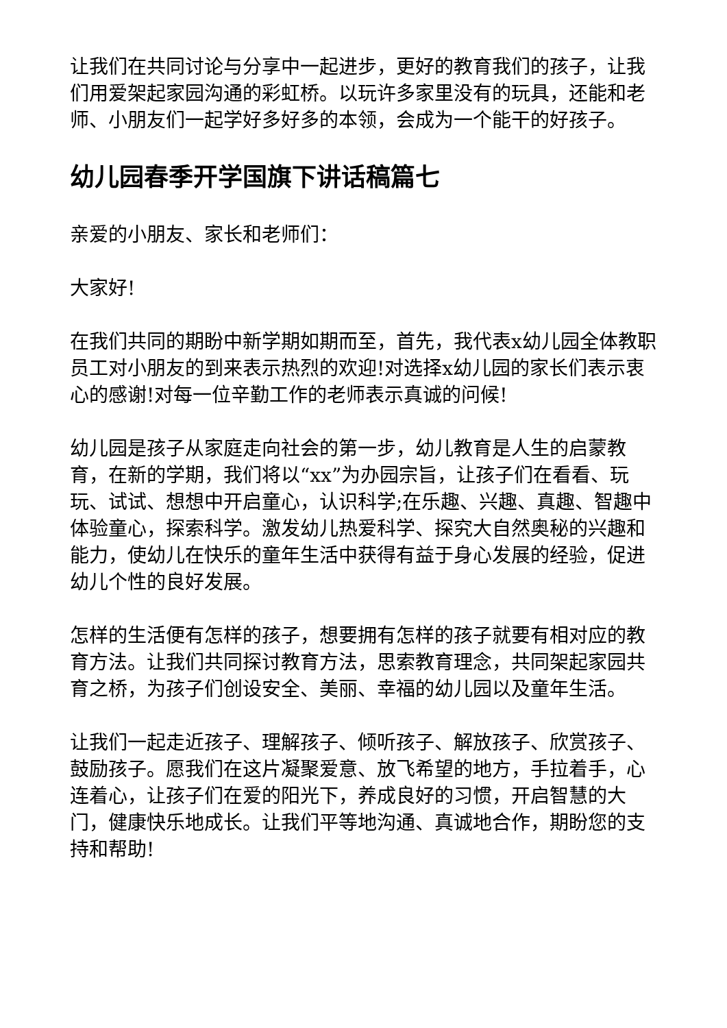让我们在共同讨论与分享中一起进步，更好的教育我们的孩子，让我们用爱架起家园沟通的彩虹桥。以玩许多家里没有的玩具，还能和老师、小朋友们一起学好多好多的本领，会成为一个能干的好孩子。
幼儿园春季开学国旗下讲话稿篇七
亲爱的小朋友、家长和老师们：
大家好!
在我们共同的期盼中新学期如期而至，首先，我代表x幼儿园全体教职员工对小朋友的到来表示热烈的欢迎!对选择x幼儿园的家长们表示衷心的感谢!对每一位辛勤工作的老师表示真诚的问候!
幼儿园是孩子从家庭走向社会的第一步，幼儿教育是人生的启蒙教育，在新的学期，我们将以“xx”为办园宗旨，让孩子们在看看、玩玩、试试、想想中开启童心，认识科学;在乐趣、兴趣、真趣、智趣中体验童心，探索科学。激发幼儿热爱科学、探究大自然奥秘的兴趣和能力，使幼儿在快乐的童年生活中获得有益于身心发展的经验，促进幼儿个性的良好发展。
怎样的生活便有怎样的孩子，想要拥有怎样的孩子就要有相对应的教育方法。让我们共同探讨教育方法，思索教育理念，共同架起家园共育之桥，为孩子们创设安全、美丽、幸福的幼儿园以及童年生活。
让我们一起走近孩子、理解孩子、倾听孩子、解放孩子、欣赏孩子、鼓励孩子。愿我们在这片凝聚爱意、放飞希望的地方，手拉着手，心连着心，让孩子们在爱的阳光下，养成良好的习惯，开启智慧的大门，健康快乐地成长。让我们平等地沟通、真诚地合作，期盼您的支持和帮助!